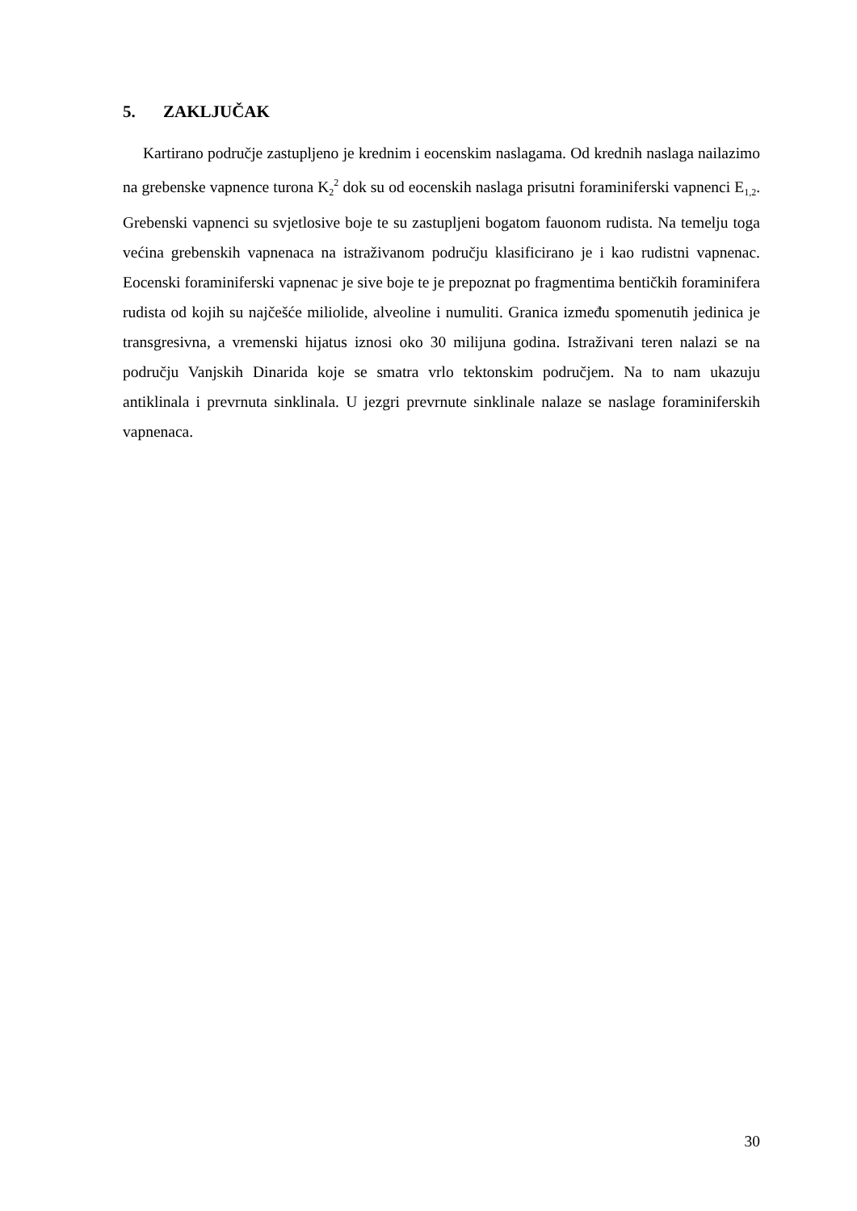5. ZAKLJUČAK
Kartirano područje zastupljeno je krednim i eocenskim naslagama. Od krednih naslaga nailazimo na grebenske vapnence turona K<sub>2</sub><sup>2</sup> dok su od eocenskih naslaga prisutni foraminiferski vapnenci E<sub>1,2</sub>. Grebenski vapnenci su svjetlosive boje te su zastupljeni bogatom fauonom rudista. Na temelju toga većina grebenskih vapnenaca na istraživanom području klasificirano je i kao rudistni vapnenac. Eocenski foraminiferski vapnenac je sive boje te je prepoznat po fragmentima bentičkih foraminifera rudista od kojih su najčešće miliolide, alveoline i numuliti. Granica između spomenutih jedinica je transgresivna, a vremenski hijatus iznosi oko 30 milijuna godina. Istraživani teren nalazi se na području Vanjskih Dinarida koje se smatra vrlo tektonskim područjem. Na to nam ukazuju antiklinala i prevrnuta sinklinala. U jezgri prevrnute sinklinale nalaze se naslage foraminiferskih vapnenaca.
30